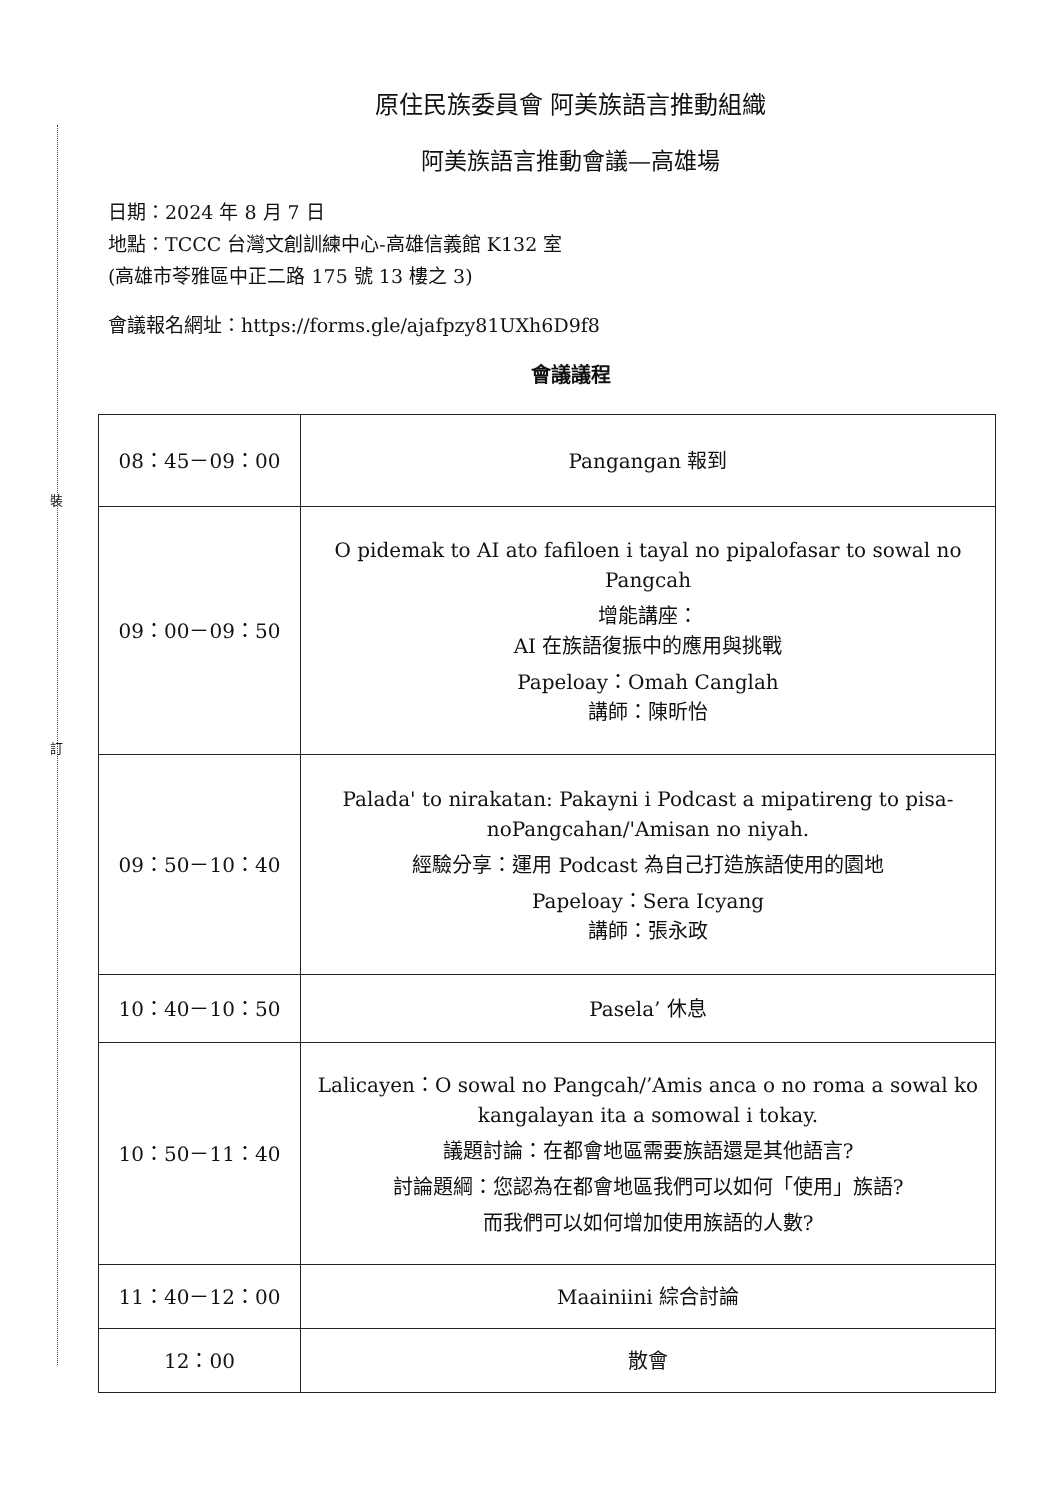裝
訂
原住民族委員會 阿美族語言推動組織
阿美族語言推動會議—高雄場
日期：2024 年 8 月 7 日
地點：TCCC 台灣文創訓練中心-高雄信義館 K132 室
(高雄市苓雅區中正二路 175 號 13 樓之 3)
會議報名網址：https://forms.gle/ajafpzy81UXh6D9f8
會議議程
| 08：45－09：00 | Pangangan 報到 |
| 09：00－09：50 | O pidemak to AI ato fafiloen i tayal no pipalofasar to sowal no Pangcah 增能講座： AI 在族語復振中的應用與挑戰 Papeloay：Omah Canglah 講師：陳昕怡 |
| 09：50－10：40 | Palada' to nirakatan: Pakayni i Podcast a mipatireng to pisa-noPangcahan/'Amisan no niyah. 經驗分享：運用 Podcast 為自己打造族語使用的園地 Papeloay：Sera Icyang 講師：張永政 |
| 10：40－10：50 | Pasela’ 休息 |
| 10：50－11：40 | Lalicayen：O sowal no Pangcah/’Amis anca o no roma a sowal ko kangalayan ita a somowal i tokay. 議題討論：在都會地區需要族語還是其他語言? 討論題綱：您認為在都會地區我們可以如何「使用」族語? 而我們可以如何增加使用族語的人數? |
| 11：40－12：00 | Maainiini 綜合討論 |
| 12：00 | 散會 |